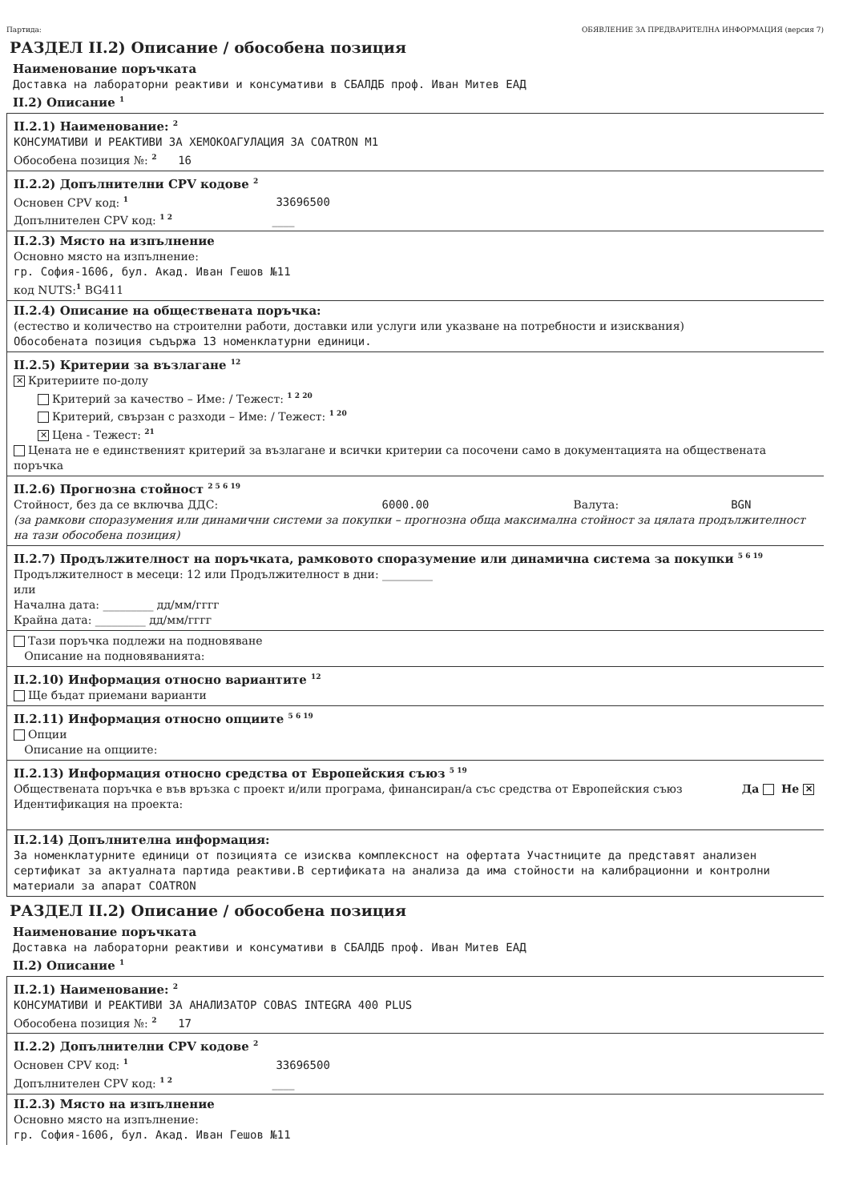Партида: ОБЯВЛЕНИЕ ЗА ПРЕДВАРИТЕЛНА ИНФОРМАЦИЯ (версия 7)
РАЗДЕЛ II.2) Описание / обособена позиция
Наименование поръчката
Доставка на лабораторни реактиви и консумативи в СБАЛДБ проф. Иван Митев ЕАД
II.2) Описание <sup>1</sup>
II.2.1) Наименование: <sup>2</sup>
КОНСУМАТИВИ И РЕАКТИВИ ЗА ХЕМОКОАГУЛАЦИЯ ЗА COATRON M1
Обособена позиция №: <sup>2</sup> 16
II.2.2) Допълнителни CPV кодове <sup>2</sup>
Основен CPV код: <sup>1</sup> 33696500
Допълнителен CPV код: <sup>1 2</sup> ____
II.2.3) Място на изпълнение
Основно място на изпълнение:
гр. София-1606, бул. Акад. Иван Гешов №11
код NUTS:<sup>1</sup> BG411
II.2.4) Описание на обществената поръчка:
(естество и количество на строителни работи, доставки или услуги или указване на потребности и изисквания)
Обособената позиция съдържа 13 номенклатурни единици.
II.2.5) Критерии за възлагане <sup>12</sup>
✕ Критериите по-долу
Критерий за качество – Име: / Тежест: <sup>1 2 20</sup>
Критерий, свързан с разходи – Име: / Тежест: <sup>1 20</sup>
✕ Цена - Тежест: <sup>21</sup>
Цената не е единственият критерий за възлагане и всички критерии са посочени само в документацията на обществената поръчка
II.2.6) Прогнозна стойност <sup>2 5 6 19</sup>
Стойност, без да се включва ДДС: 6000.00 Валута: BGN
(за рамкови споразумения или динамични системи за покупки – прогнозна обща максимална стойност за цялата продължителност на тази обособена позиция)
II.2.7) Продължителност на поръчката, рамковото споразумение или динамична система за покупки <sup>5 6 19</sup>
Продължителност в месеци: 12 или Продължителност в дни: _________
или
Начална дата: _________ дд/мм/гггг
Крайна дата: _________ дд/мм/гггг
Тази поръчка подлежи на подновяване
Описание на подновяванията:
II.2.10) Информация относно вариантите <sup>12</sup>
Ще бъдат приемани варианти
II.2.11) Информация относно опциите <sup>5 6 19</sup>
Опции
Описание на опциите:
II.2.13) Информация относно средства от Европейския съюз <sup>5 19</sup>
Обществената поръчка е във връзка с проект и/или програма, финансиран/а със средства от Европейския съюз Да Не ✕
Идентификация на проекта:
II.2.14) Допълнителна информация:
За номенклатурните единици от позицията се изисква комплексност на офертата Участниците да представят анализен сертификат за актуалната партида реактиви.В сертификата на анализа да има стойности на калибрационни и контролни материали за апарат COATRON
РАЗДЕЛ II.2) Описание / обособена позиция
Наименование поръчката
Доставка на лабораторни реактиви и консумативи в СБАЛДБ проф. Иван Митев ЕАД
II.2) Описание <sup>1</sup>
II.2.1) Наименование: <sup>2</sup>
КОНСУМАТИВИ И РЕАКТИВИ ЗА АНАЛИЗАТОР COBAS INTEGRA 400 PLUS
Обособена позиция №: <sup>2</sup> 17
II.2.2) Допълнителни CPV кодове <sup>2</sup>
Основен CPV код: <sup>1</sup> 33696500
Допълнителен CPV код: <sup>1 2</sup> ____
II.2.3) Място на изпълнение
Основно място на изпълнение:
гр. София-1606, бул. Акад. Иван Гешов №11